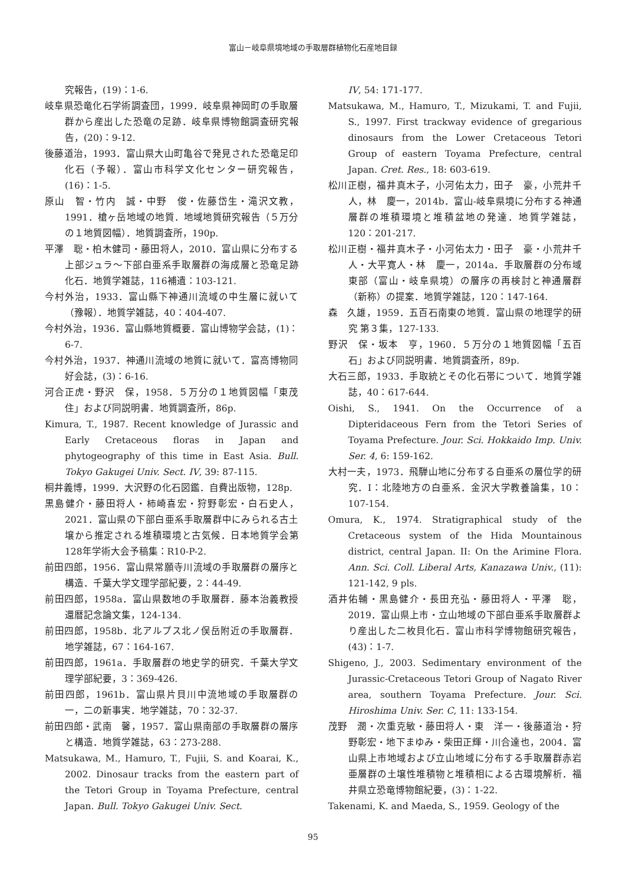富山－岐阜県境地域の手取層群植物化石産地目録
究報告，(19)：1-6.
岐阜県恐竜化石学術調査団，1999．岐阜県神岡町の手取層群から産出した恐竜の足跡．岐阜県博物館調査研究報告，(20)：9-12.
後藤道治，1993．富山県大山町亀谷で発見された恐竜足印化石（予報）．富山市科学文化センター研究報告，(16)：1-5.
原山　智・竹内　誠・中野　俊・佐藤岱生・滝沢文教，1991．槍ヶ岳地域の地質．地域地質研究報告（５万分の１地質図幅）．地質調査所，190p.
平澤　聡・柏木健司・藤田将人，2010．富山県に分布する上部ジュラ～下部白亜系手取層群の海成層と恐竜足跡化石．地質学雑誌，116補遺：103-121.
今村外治，1933．富山縣下神通川流域の中生層に就いて（豫報）．地質学雑誌，40：404-407.
今村外治，1936．富山縣地質概要．富山博物学会誌，(1)：6-7.
今村外治，1937．神通川流域の地質に就いて．富高博物同好会誌，(3)：6-16.
河合正虎・野沢　保，1958．５万分の１地質図幅「東茂住」および同説明書．地質調査所，86p.
Kimura, T., 1987. Recent knowledge of Jurassic and Early Cretaceous floras in Japan and phytogeography of this time in East Asia. Bull. Tokyo Gakugei Univ. Sect. IV, 39: 87-115.
桐井義博，1999．大沢野の化石図鑑．自費出版物，128p.
黒島健介・藤田将人・柿崎喜宏・狩野彰宏・白石史人，2021．富山県の下部白亜系手取層群中にみられる古土壌から推定される堆積環境と古気候．日本地質学会第128年学術大会予稿集：R10-P-2.
前田四郎，1956．富山県常願寺川流域の手取層群の層序と構造．千葉大学文理学部紀要，2：44-49.
前田四郎，1958a．富山県数地の手取層群．藤本治義教授還暦記念論文集，124-134.
前田四郎，1958b．北アルプス北ノ俣岳附近の手取層群．地学雑誌，67：164-167.
前田四郎，1961a．手取層群の地史学的研究．千葉大学文理学部紀要，3：369-426.
前田四郎，1961b．富山県片貝川中流地域の手取層群の一，二の新事実．地学雑誌，70：32-37.
前田四郎・武南　馨，1957．富山県南部の手取層群の層序と構造．地質学雑誌，63：273-288.
Matsukawa, M., Hamuro, T., Fujii, S. and Koarai, K., 2002. Dinosaur tracks from the eastern part of the Tetori Group in Toyama Prefecture, central Japan. Bull. Tokyo Gakugei Univ. Sect.
IV, 54: 171-177.
Matsukawa, M., Hamuro, T., Mizukami, T. and Fujii, S., 1997. First trackway evidence of gregarious dinosaurs from the Lower Cretaceous Tetori Group of eastern Toyama Prefecture, central Japan. Cret. Res., 18: 603-619.
松川正樹，福井真木子，小河佑太力，田子　豪，小荒井千人，林　慶一，2014b．富山-岐阜県境に分布する神通層群の堆積環境と堆積盆地の発達．地質学雑誌，120：201-217.
松川正樹・福井真木子・小河佑太力・田子　豪・小荒井千人・大平寛人・林　慶一，2014a．手取層群の分布域東部（富山・岐阜県境）の層序の再検討と神通層群（新称）の提案．地質学雑誌，120：147-164.
森　久雄，1959．五百石南東の地質．富山県の地理学的研究 第３集，127-133.
野沢　保・坂本　亨，1960．５万分の１地質図幅「五百石」および同説明書．地質調査所，89p.
大石三郎，1933．手取統とその化石帯について．地質学雑誌，40：617-644.
Oishi, S., 1941. On the Occurrence of a Dipteridaceous Fern from the Tetori Series of Toyama Prefecture. Jour. Sci. Hokkaido Imp. Univ. Ser. 4, 6: 159-162.
大村一夫，1973．飛騨山地に分布する白亜系の層位学的研究．I：北陸地方の白亜系．金沢大学教養論集，10：107-154.
Omura, K., 1974. Stratigraphical study of the Cretaceous system of the Hida Mountainous district, central Japan. II: On the Arimine Flora. Ann. Sci. Coll. Liberal Arts, Kanazawa Univ., (11): 121-142, 9 pls.
酒井佑輔・黒島健介・長田充弘・藤田将人・平澤　聡，2019．富山県上市・立山地域の下部白亜系手取層群より産出した二枚貝化石．富山市科学博物館研究報告，(43)：1-7.
Shigeno, J., 2003. Sedimentary environment of the Jurassic-Cretaceous Tetori Group of Nagato River area, southern Toyama Prefecture. Jour. Sci. Hiroshima Univ. Ser. C, 11: 133-154.
茂野　潤・次重克敏・藤田将人・東　洋一・後藤道治・狩野彰宏・地下まゆみ・柴田正輝・川合達也，2004．富山県上市地域および立山地域に分布する手取層群赤岩亜層群の土壌性堆積物と堆積相による古環境解析．福井県立恐竜博物館紀要，(3)：1-22.
Takenami, K. and Maeda, S., 1959. Geology of the
95